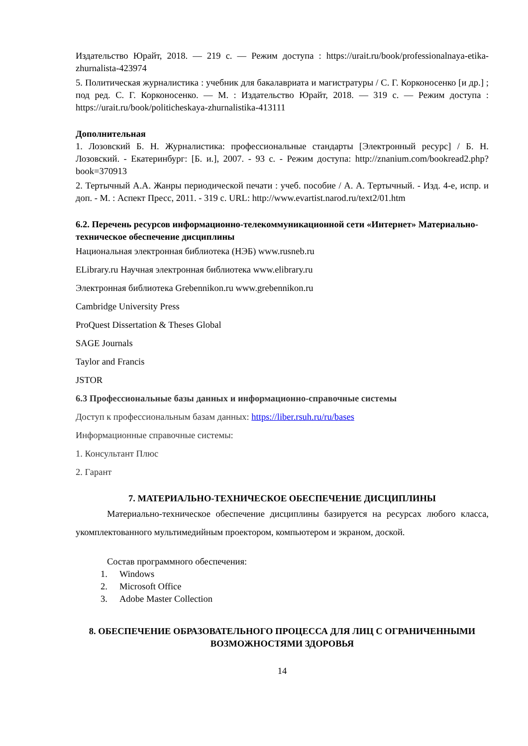Издательство Юрайт, 2018. — 219 с. — Режим доступа : https://urait.ru/book/professionalnaya-etika-zhurnalista-423974
5. Политическая журналистика : учебник для бакалавриата и магистратуры / С. Г. Корконосенко [и др.] ; под ред. С. Г. Корконосенко. — М. : Издательство Юрайт, 2018. — 319 с. — Режим доступа : https://urait.ru/book/politicheskaya-zhurnalistika-413111
Дополнительная
1. Лозовский Б. Н. Журналистика: профессиональные стандарты [Электронный ресурс] / Б. Н. Лозовский. - Екатеринбург: [Б. и.], 2007. - 93 с. - Режим доступа: http://znanium.com/bookread2.php?book=370913
2. Тертычный А.А. Жанры периодической печати : учеб. пособие / А. А. Тертычный. - Изд. 4-е, испр. и доп. - М. : Аспект Пресс, 2011. - 319 с. URL: http://www.evartist.narod.ru/text2/01.htm
6.2. Перечень ресурсов информационно-телекоммуникационной сети «Интернет» Материально-техническое обеспечение дисциплины
Национальная электронная библиотека (НЭБ) www.rusneb.ru
ELibrary.ru Научная электронная библиотека www.elibrary.ru
Электронная библиотека Grebennikon.ru www.grebennikon.ru
Cambridge University Press
ProQuest Dissertation & Theses Global
SAGE Journals
Taylor and Francis
JSTOR
6.3 Профессиональные базы данных и информационно-справочные системы
Доступ к профессиональным базам данных: https://liber.rsuh.ru/ru/bases
Информационные справочные системы:
1. Консультант Плюс
2. Гарант
7. МАТЕРИАЛЬНО-ТЕХНИЧЕСКОЕ ОБЕСПЕЧЕНИЕ ДИСЦИПЛИНЫ
Материально-техническое обеспечение дисциплины базируется на ресурсах любого класса, укомплектованного мультимедийным проектором, компьютером и экраном, доской.
Состав программного обеспечения:
1. Windows
2. Microsoft Office
3. Adobe Master Collection
8. ОБЕСПЕЧЕНИЕ ОБРАЗОВАТЕЛЬНОГО ПРОЦЕССА ДЛЯ ЛИЦ С ОГРАНИЧЕННЫМИ ВОЗМОЖНОСТЯМИ ЗДОРОВЬЯ
14